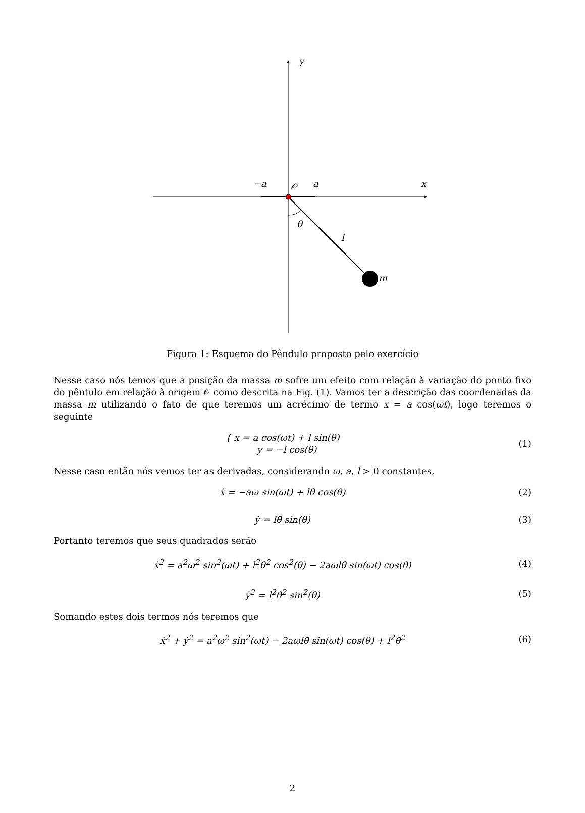y
−a 𝒪 a x
θ
l
m
Figura 1: Esquema do Pêndulo proposto pelo exercício
Nesse caso nós temos que a posição da massa m sofre um efeito com relação à variação do ponto fixo do pêntulo em relação à origem 𝒪 como descrita na Fig. (1). Vamos ter a descrição das coordenadas da massa m utilizando o fato de que teremos um acrécimo de termo x = a cos(ωt), logo teremos o seguinte
{ x = a cos(ωt) + l sin(θ)
y = −l cos(θ)
(1)
Nesse caso então nós vemos ter as derivadas, considerando ω, a, l > 0 constantes,
ẋ = −aω sin(ωt) + lθ̇ cos(θ) (2)
ẏ = lθ̇ sin(θ) (3)
Portanto teremos que seus quadrados serão
ẋ<sup>2</sup> = a<sup>2</sup>ω<sup>2</sup> sin<sup>2</sup>(ωt) + l<sup>2</sup>θ̇<sup>2</sup> cos<sup>2</sup>(θ) − 2aωlθ̇ sin(ωt) cos(θ)
(4)
ẏ<sup>2</sup> = l<sup>2</sup>θ̇<sup>2</sup> sin<sup>2</sup>(θ) (5)
Somando estes dois termos nós teremos que
ẋ<sup>2</sup> + ẏ<sup>2</sup> = a<sup>2</sup>ω<sup>2</sup> sin<sup>2</sup>(ωt) − 2aωlθ̇ sin(ωt) cos(θ) + l<sup>2</sup>θ̇<sup>2</sup>
(6)
2